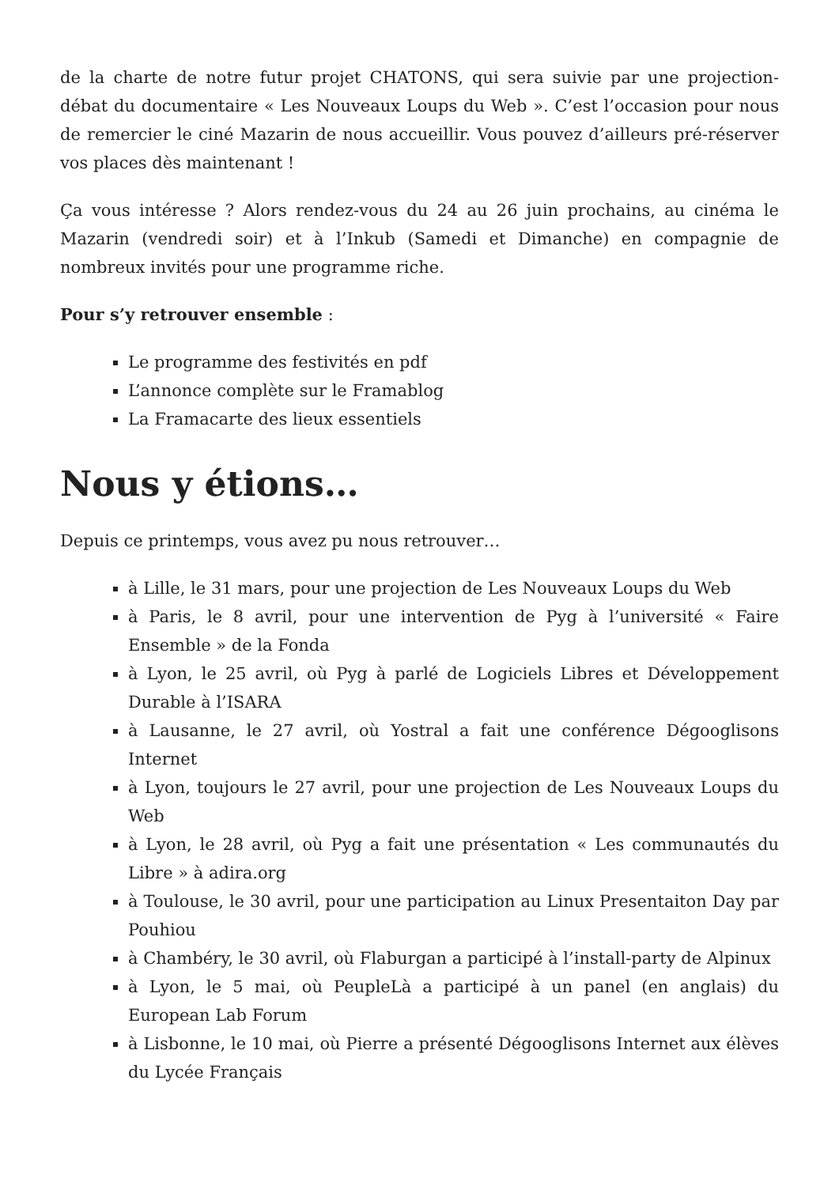de la charte de notre futur projet CHATONS, qui sera suivie par une projection-débat du documentaire « Les Nouveaux Loups du Web ». C’est l’occasion pour nous de remercier le ciné Mazarin de nous accueillir. Vous pouvez d’ailleurs pré-réserver vos places dès maintenant !
Ça vous intéresse ? Alors rendez-vous du 24 au 26 juin prochains, au cinéma le Mazarin (vendredi soir) et à l’Inkub (Samedi et Dimanche) en compagnie de nombreux invités pour une programme riche.
Pour s’y retrouver ensemble :
Le programme des festivités en pdf
L’annonce complète sur le Framablog
La Framacarte des lieux essentiels
Nous y étions…
Depuis ce printemps, vous avez pu nous retrouver…
à Lille, le 31 mars, pour une projection de Les Nouveaux Loups du Web
à Paris, le 8 avril, pour une intervention de Pyg à l’université « Faire Ensemble » de la Fonda
à Lyon, le 25 avril, où Pyg à parlé de Logiciels Libres et Développement Durable à l’ISARA
à Lausanne, le 27 avril, où Yostral a fait une conférence Dégooglisons Internet
à Lyon, toujours le 27 avril, pour une projection de Les Nouveaux Loups du Web
à Lyon, le 28 avril, où Pyg a fait une présentation « Les communautés du Libre » à adira.org
à Toulouse, le 30 avril, pour une participation au Linux Presentaiton Day par Pouhiou
à Chambéry, le 30 avril, où Flaburgan a participé à l’install-party de Alpinux
à Lyon, le 5 mai, où PeupleLà a participé à un panel (en anglais) du European Lab Forum
à Lisbonne, le 10 mai, où Pierre a présenté Dégooglisons Internet aux élèves du Lycée Français